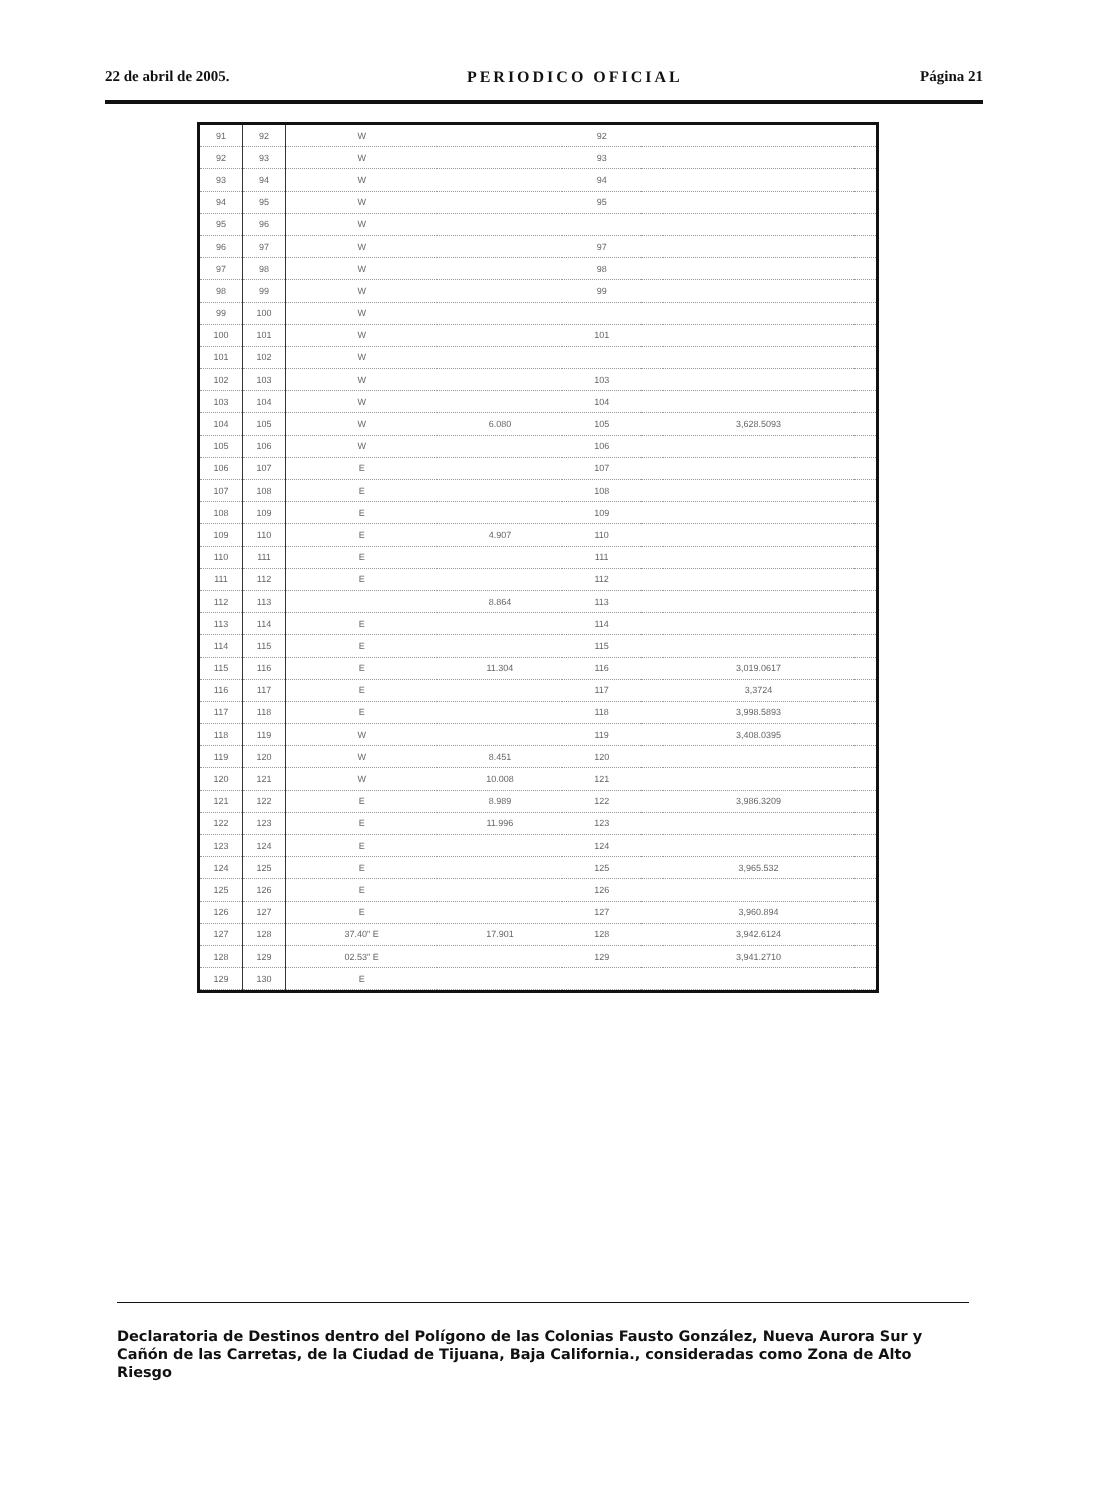22 de abril de 2005. PERIODICO OFICIAL Página 21
| 91 | 92 | W | | 92 | | | |
| 92 | 93 | W | | 93 | | | |
| 93 | 94 | W | | 94 | | | |
| 94 | 95 | W | | 95 | | | |
| 95 | 96 | W | | | | | |
| 96 | 97 | W | | 97 | | | |
| 97 | 98 | W | | 98 | | | |
| 98 | 99 | W | | 99 | | | |
| 99 | 100 | W | | | | | |
| 100 | 101 | W | | 101 | | | |
| 101 | 102 | W | | | | | |
| 102 | 103 | W | | 103 | | | |
| 103 | 104 | W | | 104 | | | |
| 104 | 105 | W | 6.080 | 105 | | 3,628.5093 | |
| 105 | 106 | W | | 106 | | | |
| 106 | 107 | E | | 107 | | | |
| 107 | 108 | E | | 108 | | | |
| 108 | 109 | E | | 109 | | | |
| 109 | 110 | E | 4.907 | 110 | | | |
| 110 | 111 | E | | 111 | | | |
| 111 | 112 | E | | 112 | | | |
| 112 | 113 | | 8.864 | 113 | | | |
| 113 | 114 | E | | 114 | | | |
| 114 | 115 | E | | 115 | | | |
| 115 | 116 | E | 11.304 | 116 | | 3,019.0617 | |
| 116 | 117 | E | | 117 | | 3,3724 | |
| 117 | 118 | E | | 118 | | 3,998.5893 | |
| 118 | 119 | W | | 119 | | 3,408.0395 | |
| 119 | 120 | W | 8.451 | 120 | | | |
| 120 | 121 | W | 10.008 | 121 | | | |
| 121 | 122 | E | 8.989 | 122 | | 3,986.3209 | |
| 122 | 123 | E | 11.996 | 123 | | | |
| 123 | 124 | E | | 124 | | | |
| 124 | 125 | E | | 125 | | 3,965.532 | |
| 125 | 126 | E | | 126 | | | |
| 126 | 127 | E | | 127 | | 3,960.894 | |
| 127 | 128 | 37.40" E | 17.901 | 128 | | 3,942.6124 | |
| 128 | 129 | 02.53" E | | 129 | | 3,941.2710 | |
| 129 | 130 | E | | | | | |
Declaratoria de Destinos dentro del Polígono de las Colonias Fausto González, Nueva Aurora Sur y Cañón de las Carretas, de la Ciudad de Tijuana, Baja California., consideradas como Zona de Alto Riesgo